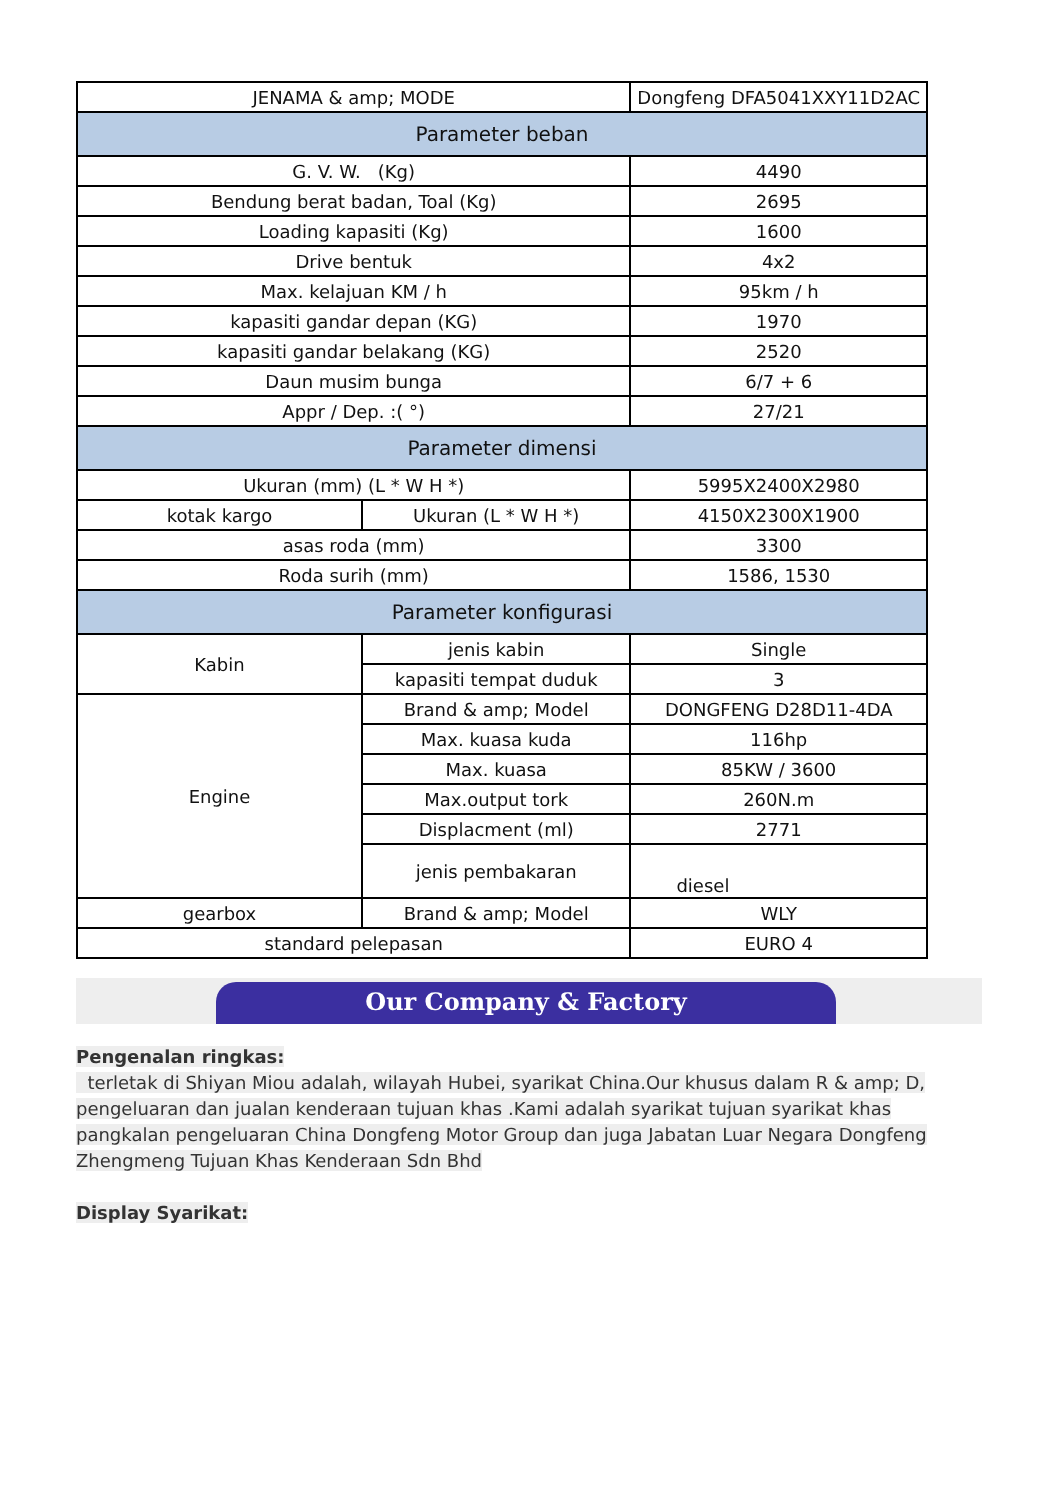| JENAMA & amp; MODE | | Dongfeng DFA5041XXY11D2AC |
| Parameter beban | | |
| G. V. W. (Kg) | | 4490 |
| Bendung berat badan, Toal (Kg) | | 2695 |
| Loading kapasiti (Kg) | | 1600 |
| Drive bentuk | | 4x2 |
| Max. kelajuan KM / h | | 95km / h |
| kapasiti gandar depan (KG) | | 1970 |
| kapasiti gandar belakang (KG) | | 2520 |
| Daun musim bunga | | 6/7 + 6 |
| Appr / Dep. :( °) | | 27/21 |
| Parameter dimensi | | |
| Ukuran (mm) (L * W H *) | | 5995X2400X2980 |
| kotak kargo | Ukuran (L * W H *) | 4150X2300X1900 |
| asas roda (mm) | | 3300 |
| Roda surih (mm) | | 1586, 1530 |
| Parameter konfigurasi | | |
| Kabin | jenis kabin | Single |
| | kapasiti tempat duduk | 3 |
| Engine | Brand & amp; Model | DONGFENG D28D11-4DA |
| | Max. kuasa kuda | 116hp |
| | Max. kuasa | 85KW / 3600 |
| | Max.output tork | 260N.m |
| | Displacment (ml) | 2771 |
| | jenis pembakaran | diesel |
| gearbox | Brand & amp; Model | WLY |
| standard pelepasan | | EURO 4 |
Our Company & Factory
Pengenalan ringkas:
terletak di Shiyan Miou adalah, wilayah Hubei, syarikat China.Our khusus dalam R & amp; D, pengeluaran dan jualan kenderaan tujuan khas .Kami adalah syarikat tujuan syarikat khas pangkalan pengeluaran China Dongfeng Motor Group dan juga Jabatan Luar Negara Dongfeng Zhengmeng Tujuan Khas Kenderaan Sdn Bhd
Display Syarikat: